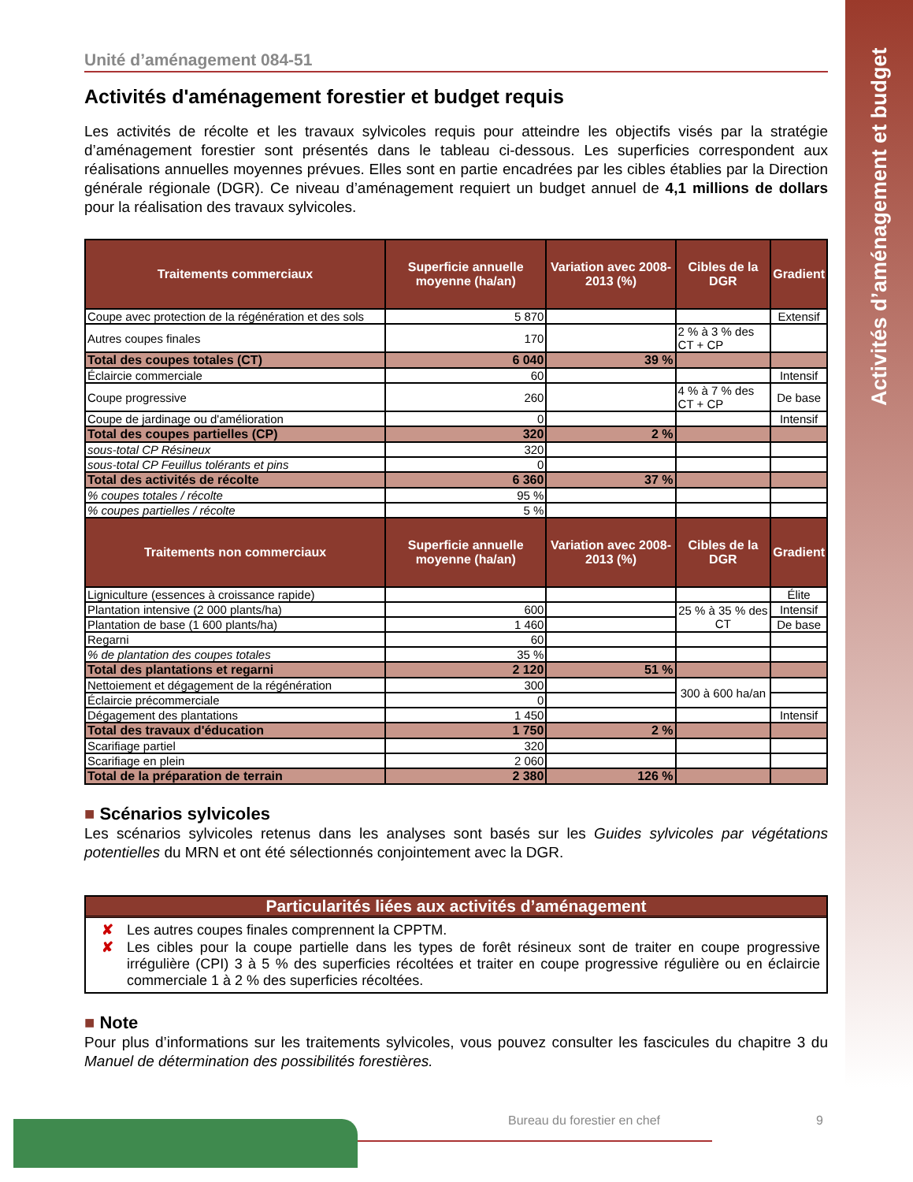Activités d’aménagement et budget
Unité d’aménagement 084-51
Activités d'aménagement forestier et budget requis
Les activités de récolte et les travaux sylvicoles requis pour atteindre les objectifs visés par la stratégie d’aménagement forestier sont présentés dans le tableau ci-dessous. Les superficies correspondent aux réalisations annuelles moyennes prévues. Elles sont en partie encadrées par les cibles établies par la Direction générale régionale (DGR). Ce niveau d’aménagement requiert un budget annuel de 4,1 millions de dollars pour la réalisation des travaux sylvicoles.
| Traitements commerciaux | Superficie annuelle moyenne (ha/an) | Variation avec 2008-2013 (%) | Cibles de la DGR | Gradient |
| --- | --- | --- | --- | --- |
| Coupe avec protection de la régénération et des sols | 5 870 | | | Extensif |
| Autres coupes finales | 170 | | 2 % à 3 % des CT + CP | |
| Total des coupes totales (CT) | 6 040 | 39 % | | |
| Éclaircie commerciale | 60 | | | Intensif |
| Coupe progressive | 260 | | 4 % à 7 % des CT + CP | De base |
| Coupe de jardinage ou d'amélioration | 0 | | | Intensif |
| Total des coupes partielles (CP) | 320 | 2 % | | |
| sous-total CP Résineux | 320 | | | |
| sous-total CP Feuillus tolérants et pins | 0 | | | |
| Total des activités de récolte | 6 360 | 37 % | | |
| % coupes totales / récolte | 95 % | | | |
| % coupes partielles / récolte | 5 % | | | |
| Traitements non commerciaux | Superficie annuelle moyenne (ha/an) | Variation avec 2008-2013 (%) | Cibles de la DGR | Gradient |
| Ligniculture (essences à croissance rapide) | | | | Élite |
| Plantation intensive (2 000 plants/ha) | 600 | | 25 % à 35 % des CT | Intensif |
| Plantation de base (1 600 plants/ha) | 1 460 | | | De base |
| Regarni | 60 | | | |
| % de plantation des coupes totales | 35 % | | | |
| Total des plantations et regarni | 2 120 | 51 % | | |
| Nettoiement et dégagement de la régénération | 300 | | 300 à 600 ha/an | |
| Éclaircie précommerciale | 0 | | | |
| Dégagement des plantations | 1 450 | | | Intensif |
| Total des travaux d'éducation | 1 750 | 2 % | | |
| Scarifiage partiel | 320 | | | |
| Scarifiage en plein | 2 060 | | | |
| Total de la préparation de terrain | 2 380 | 126 % | | |
■ Scénarios sylvicoles
Les scénarios sylvicoles retenus dans les analyses sont basés sur les Guides sylvicoles par végétations potentielles du MRN et ont été sélectionnés conjointement avec la DGR.
Particularités liées aux activités d’aménagement
✘ Les autres coupes finales comprennent la CPPTM.
✘ Les cibles pour la coupe partielle dans les types de forêt résineux sont de traiter en coupe progressive irrégulière (CPI) 3 à 5 % des superficies récoltées et traiter en coupe progressive régulière ou en éclaircie commerciale 1 à 2 % des superficies récoltées.
■ Note
Pour plus d’informations sur les traitements sylvicoles, vous pouvez consulter les fascicules du chapitre 3 du Manuel de détermination des possibilités forestières.
Bureau du forestier en chef 9